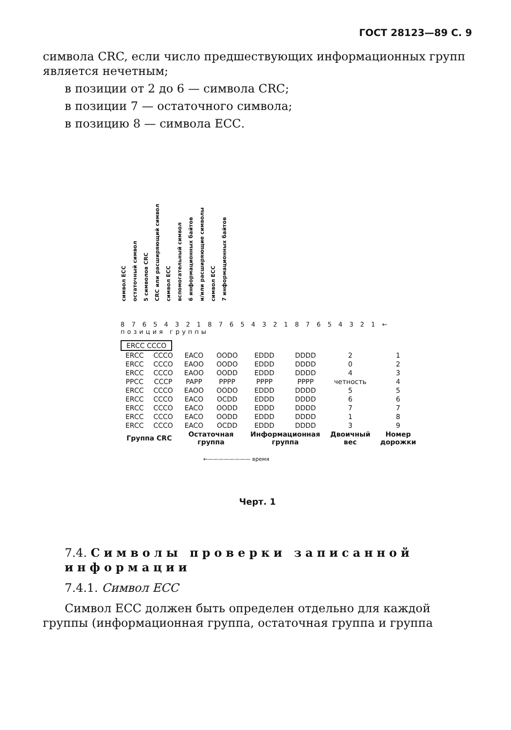ГОСТ 28123—89 С. 9
символа CRC, если число предшествующих информационных групп является нечетным;
в позиции от 2 до 6 — символа CRC;
в позиции 7 — остаточного символа;
в позицию 8 — символа ЕСС.
символ ЕСС остаточный символ 5 символов CRC CRC или расширяющий символ символ ЕСС вспомогательный символ 6 информационных байтов и/или расширяющие символы символ ЕСС 7 информационных байтов
8 7 6 5 4 3 2 1 8 7 6 5 4 3 2 1 8 7 6 5 4 3 2 1 ← позиция группы
| ERCC CCCO |
| ERCC | CCCO | EACO | OODO | EDDD | DDDD | 2 | 1 |
| ERCC | CCCO | EAOO | OODO | EDDD | DDDD | 0 | 2 |
| ERCC | CCCO | EAOO | OODD | EDDD | DDDD | 4 | 3 |
| PPCC | CCCP | PAPP | PPPP | PPPP | PPPP | четность | 4 |
| ERCC | CCCO | EAOO | OODO | EDDD | DDDD | 5 | 5 |
| ERCC | CCCO | EACO | OCDD | EDDD | DDDD | 6 | 6 |
| ERCC | CCCO | EACO | OODD | EDDD | DDDD | 7 | 7 |
| ERCC | CCCO | EACO | OODD | EDDD | DDDD | 1 | 8 |
| ERCC | CCCO | EACO | OCDD | EDDD | DDDD | 3 | 9 |
| Группа CRC | | Остаточная группа | | Информационная группа | | Двоичный вес | Номер дорожки |
←———————— время
Черт. 1
7.4. Символы проверки записанной информации
7.4.1. Символ ЕСС
Символ ЕСС должен быть определен отдельно для каждой группы (информационная группа, остаточная группа и группа